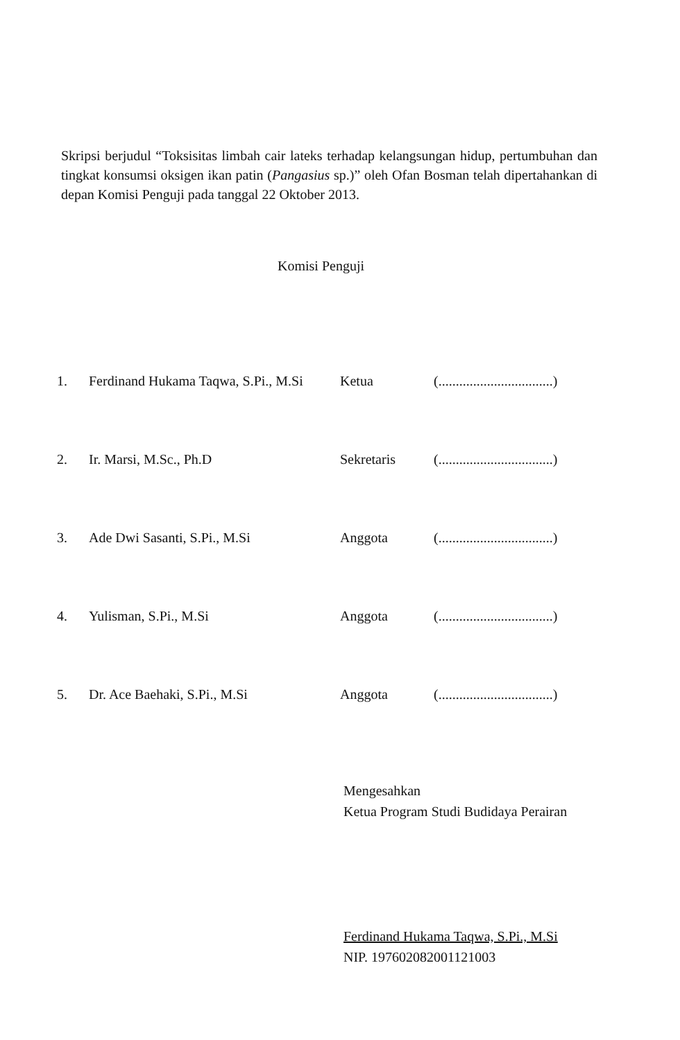Skripsi berjudul “Toksisitas limbah cair lateks terhadap kelangsungan hidup, pertumbuhan dan tingkat konsumsi oksigen ikan patin (Pangasius sp.)” oleh Ofan Bosman telah dipertahankan di depan Komisi Penguji pada tanggal 22 Oktober 2013.
Komisi Penguji
| 1. | Ferdinand Hukama Taqwa, S.Pi., M.Si | Ketua | (.................................) |
| 2. | Ir. Marsi, M.Sc., Ph.D | Sekretaris | (.................................) |
| 3. | Ade Dwi Sasanti, S.Pi., M.Si | Anggota | (.................................) |
| 4. | Yulisman, S.Pi., M.Si | Anggota | (.................................) |
| 5. | Dr. Ace Baehaki, S.Pi., M.Si | Anggota | (.................................) |
Mengesahkan
Ketua Program Studi Budidaya Perairan
Ferdinand Hukama Taqwa, S.Pi., M.Si
NIP. 197602082001121003